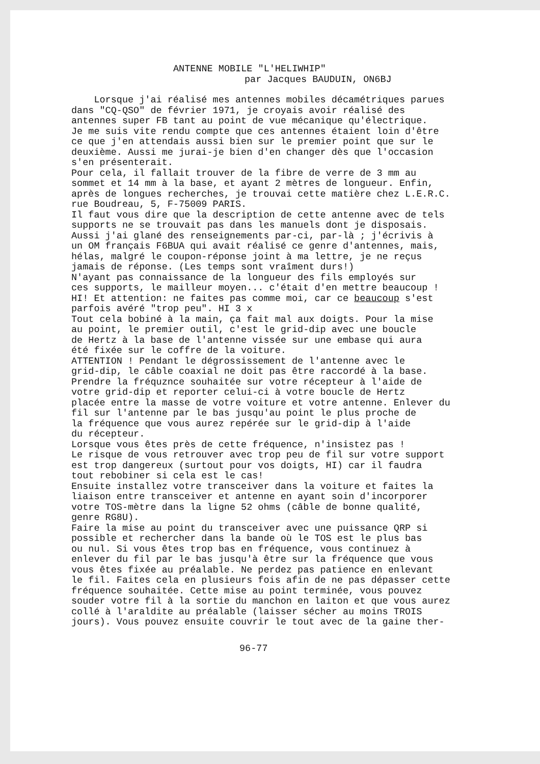ANTENNE MOBILE "L'HELIWHIP"
par Jacques BAUDUIN, ON6BJ
Lorsque j'ai réalisé mes antennes mobiles décamétriques parues dans "CQ-QSO" de février 1971, je croyais avoir réalisé des antennes super FB tant au point de vue mécanique qu'électrique. Je me suis vite rendu compte que ces antennes étaient loin d'être ce que j'en attendais aussi bien sur le premier point que sur le deuxième. Aussi me jurai-je bien d'en changer dès que l'occasion s'en présenterait. Pour cela, il fallait trouver de la fibre de verre de 3 mm au sommet et 14 mm à la base, et ayant 2 mètres de longueur. Enfin, après de longues recherches, je trouvai cette matière chez L.E.R.C. rue Boudreau, 5, F-75009 PARIS. Il faut vous dire que la description de cette antenne avec de tels supports ne se trouvait pas dans les manuels dont je disposais. Aussi j'ai glané des renseignements par-ci, par-là ; j'écrivis à un OM français F6BUA qui avait réalisé ce genre d'antennes, mais, hélas, malgré le coupon-réponse joint à ma lettre, je ne reçus jamais de réponse. (Les temps sont vraîment durs!) N'ayant pas connaissance de la longueur des fils employés sur ces supports, le mailleur moyen... c'était d'en mettre beaucoup ! HI! Et attention: ne faites pas comme moi, car ce beaucoup s'est parfois avéré "trop peu". HI 3 x Tout cela bobiné à la main, ça fait mal aux doigts. Pour la mise au point, le premier outil, c'est le grid-dip avec une boucle de Hertz à la base de l'antenne vissée sur une embase qui aura été fixée sur le coffre de la voiture. ATTENTION ! Pendant le dégrossissement de l'antenne avec le grid-dip, le câble coaxial ne doit pas être raccordé à la base. Prendre la fréquznce souhaitée sur votre récepteur à l'aide de votre grid-dip et reporter celui-ci à votre boucle de Hertz placée entre la masse de votre voiture et votre antenne. Enlever du fil sur l'antenne par le bas jusqu'au point le plus proche de la fréquence que vous aurez repérée sur le grid-dip à l'aide du récepteur. Lorsque vous êtes près de cette fréquence, n'insistez pas ! Le risque de vous retrouver avec trop peu de fil sur votre support est trop dangereux (surtout pour vos doigts, HI) car il faudra tout rebobiner si cela est le cas! Ensuite installez votre transceiver dans la voiture et faites la liaison entre transceiver et antenne en ayant soin d'incorporer votre TOS-mètre dans la ligne 52 ohms (câble de bonne qualité, genre RG8U). Faire la mise au point du transceiver avec une puissance QRP si possible et rechercher dans la bande où le TOS est le plus bas ou nul. Si vous êtes trop bas en fréquence, vous continuez à enlever du fil par le bas jusqu'à être sur la fréquence que vous vous êtes fixée au préalable. Ne perdez pas patience en enlevant le fil. Faites cela en plusieurs fois afin de ne pas dépasser cette fréquence souhaitée. Cette mise au point terminée, vous pouvez souder votre fil à la sortie du manchon en laiton et que vous aurez collé à l'araldite au préalable (laisser sécher au moins TROIS jours). Vous pouvez ensuite couvrir le tout avec de la gaine ther-
96-77